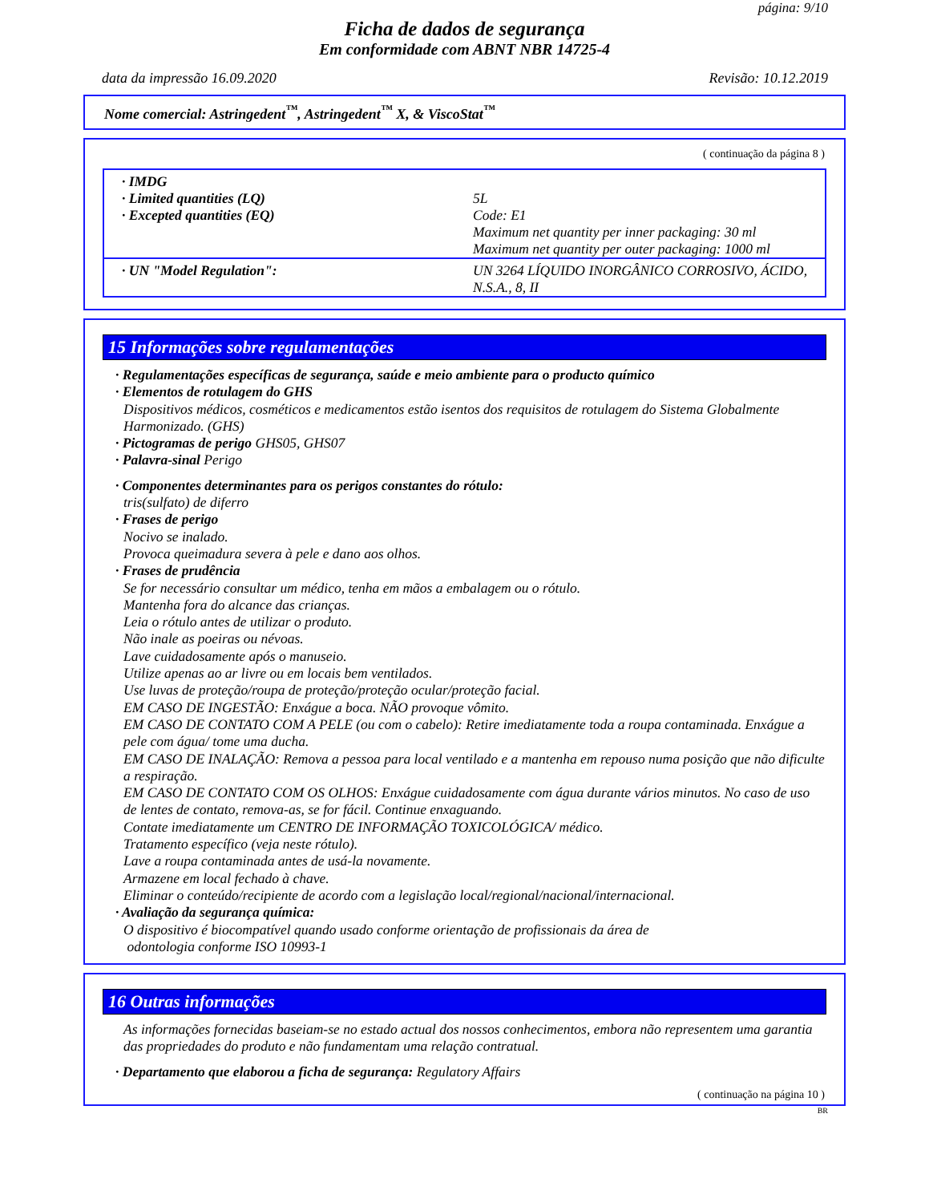página: 9/10
Ficha de dados de segurança
Em conformidade com ABNT NBR 14725-4
data da impressão 16.09.2020 Revisão: 10.12.2019
Nome comercial: Astringedent<sup>™</sup>, Astringedent<sup>™</sup> X, & ViscoStat<sup>™</sup>
( continuação da página 8 )
| · IMDG · Limited quantities (LQ) · Excepted quantities (EQ) | 5L Code: E1 Maximum net quantity per inner packaging: 30 ml Maximum net quantity per outer packaging: 1000 ml |
| · UN "Model Regulation": | UN 3264 LÍQUIDO INORGÂNICO CORROSIVO, ÁCIDO, N.S.A., 8, II |
15 Informações sobre regulamentações
· Regulamentações específicas de segurança, saúde e meio ambiente para o producto químico
· Elementos de rotulagem do GHS
Dispositivos médicos, cosméticos e medicamentos estão isentos dos requisitos de rotulagem do Sistema Globalmente Harmonizado. (GHS)
· Pictogramas de perigo GHS05, GHS07
· Palavra-sinal Perigo
· Componentes determinantes para os perigos constantes do rótulo:
tris(sulfato) de diferro
· Frases de perigo
Nocivo se inalado.
Provoca queimadura severa à pele e dano aos olhos.
· Frases de prudência
Se for necessário consultar um médico, tenha em mãos a embalagem ou o rótulo.
Mantenha fora do alcance das crianças.
Leia o rótulo antes de utilizar o produto.
Não inale as poeiras ou névoas.
Lave cuidadosamente após o manuseio.
Utilize apenas ao ar livre ou em locais bem ventilados.
Use luvas de proteção/roupa de proteção/proteção ocular/proteção facial.
EM CASO DE INGESTÃO: Enxágue a boca. NÃO provoque vômito.
EM CASO DE CONTATO COM A PELE (ou com o cabelo): Retire imediatamente toda a roupa contaminada. Enxágue a pele com água/ tome uma ducha.
EM CASO DE INALAÇÃO: Remova a pessoa para local ventilado e a mantenha em repouso numa posição que não dificulte a respiração.
EM CASO DE CONTATO COM OS OLHOS: Enxágue cuidadosamente com água durante vários minutos. No caso de uso de lentes de contato, remova-as, se for fácil. Continue enxaguando.
Contate imediatamente um CENTRO DE INFORMAÇÃO TOXICOLÓGICA/ médico.
Tratamento específico (veja neste rótulo).
Lave a roupa contaminada antes de usá-la novamente.
Armazene em local fechado à chave.
Eliminar o conteúdo/recipiente de acordo com a legislação local/regional/nacional/internacional.
· Avaliação da segurança química:
O dispositivo é biocompatível quando usado conforme orientação de profissionais da área de
odontologia conforme ISO 10993-1
16 Outras informações
As informações fornecidas baseiam-se no estado actual dos nossos conhecimentos, embora não representem uma garantia das propriedades do produto e não fundamentam uma relação contratual.
· Departamento que elaborou a ficha de segurança: Regulatory Affairs
( continuação na página 10 )
BR